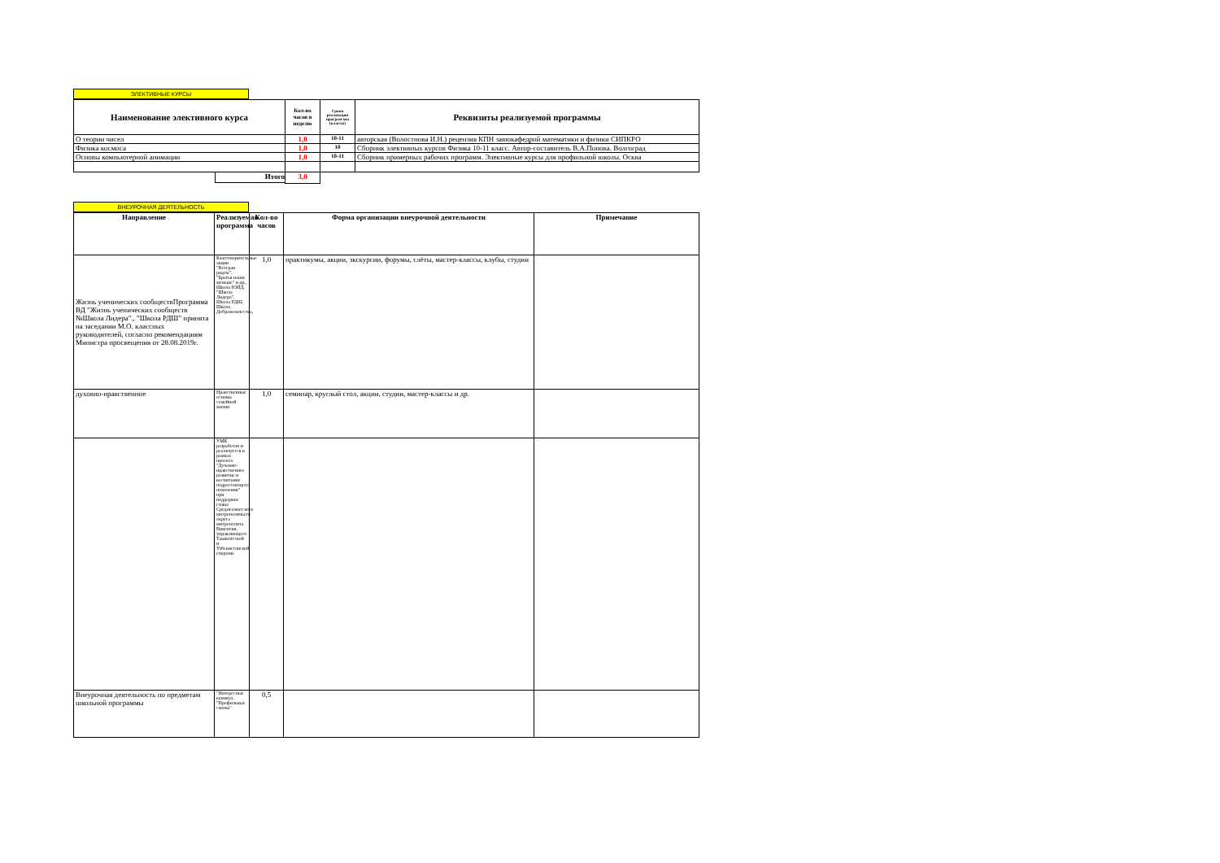ЭЛЕКТИВНЫЕ КУРСЫ
| Наименование элективного курса | Кол-во часов в неделю | Сроки реализации програм-мы (классы) | Реквизиты реализуемой программы |
| --- | --- | --- | --- |
| О теории чисел | 1,0 | 10-11 | авторская (Волостнова И.Н.) рецензия КПН завюкафедрой математики и физики СИПКРО |
| Физика космоса | 1,0 | 10 | Сборник элективных курсов Физика 10-11 класс. Автор-составитель В.А.Попова. Волгоград |
| Основы компьютерной анимации | 1,0 | 10-11 | Сборник примерных рабочих программ. Элективные курсы для профильной школы. Осква |
| Итого | 3,0 | | |
ВНЕУРОЧНАЯ ДЕЯТЕЛЬНОСТЬ
| Направление | Реализуемая программа | Кол-во часов | Форма организации внеурочной деятельности | Примечание |
| --- | --- | --- | --- | --- |
| Жизнь ученических сообществПрограмма ВД "Жизнь ученических сообществ №Школа Лидера"., "Школа РДШ" принята на заседании М.О. классных руководителей, согласно рекомендациям Министра просвещения от 28.08.2019г. | Благотворительные акции "Ветеран рядом", "Братья наши меньше" и др., Школа ЮИД, "Школа Лидера", Школа РДШ, Школа Добровольчества, | 1,0 | практикумы, акции, экскурсии, форумы, слёты, мастер-классы, клубы, студии | |
| духовно-нравственное | Нравственные основы семейной жизни | 1,0 | семинар, круглый стол, акции, студии, мастер-классы и др. | |
| | УМК разработан и реализуется в рамках проекта "Духовно-нравственное развитие и воспитание подрастающего поколения" при поддержке главы Среднеазиатского митрополичьего округа митрополита Викентия, управляющего Ташкентской и Узбекистанской епархии. | | | |
| Внеурочная деятельность по предметам школьной программы | "Интересные каникул, "Профильные смены" | 0,5 | | |